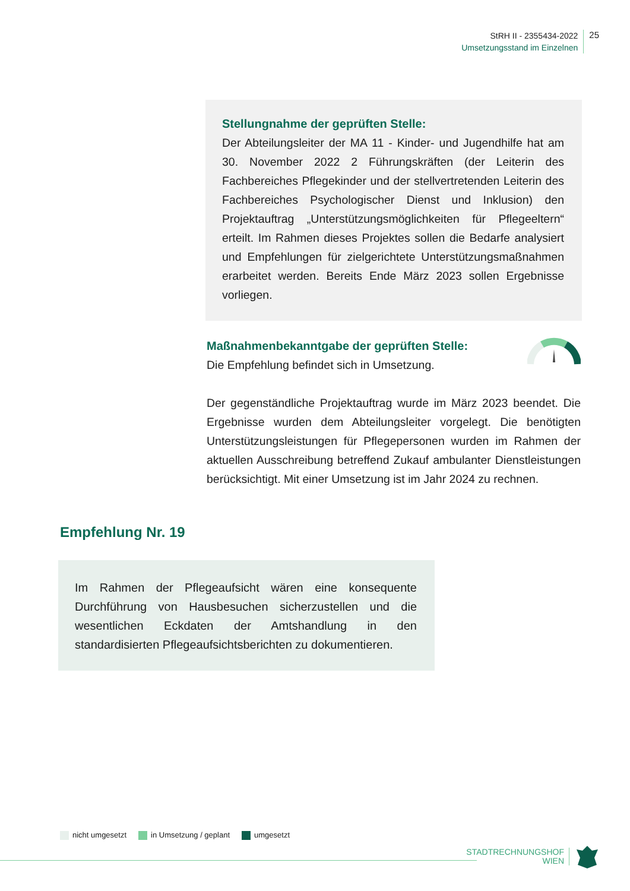StRH II - 2355434-2022
Umsetzungsstand im Einzelnen
25
Stellungnahme der geprüften Stelle:
Der Abteilungsleiter der MA 11 - Kinder- und Jugendhilfe hat am 30. November 2022 2 Führungskräften (der Leiterin des Fachbereiches Pflegekinder und der stellvertretenden Leiterin des Fachbereiches Psychologischer Dienst und Inklusion) den Projektauftrag „Unterstützungsmöglichkeiten für Pflegeeltern“ erteilt. Im Rahmen dieses Projektes sollen die Bedarfe analysiert und Empfehlungen für zielgerichtete Unterstützungsmaßnahmen erarbeitet werden. Bereits Ende März 2023 sollen Ergebnisse vorliegen.
Maßnahmenbekanntgabe der geprüften Stelle:
Die Empfehlung befindet sich in Umsetzung.
Der gegenständliche Projektauftrag wurde im März 2023 beendet. Die Ergebnisse wurden dem Abteilungsleiter vorgelegt. Die benötigten Unterstützungsleistungen für Pflegepersonen wurden im Rahmen der aktuellen Ausschreibung betreffend Zukauf ambulanter Dienstleistungen berücksichtigt. Mit einer Umsetzung ist im Jahr 2024 zu rechnen.
Empfehlung Nr. 19
Im Rahmen der Pflegeaufsicht wären eine konsequente Durchführung von Hausbesuchen sicherzustellen und die wesentlichen Eckdaten der Amtshandlung in den standardisierten Pflegeaufsichtsberichten zu dokumentieren.
nicht umgesetzt in Umsetzung / geplant umgesetzt
STADTRECHNUNGSHOF
WIEN